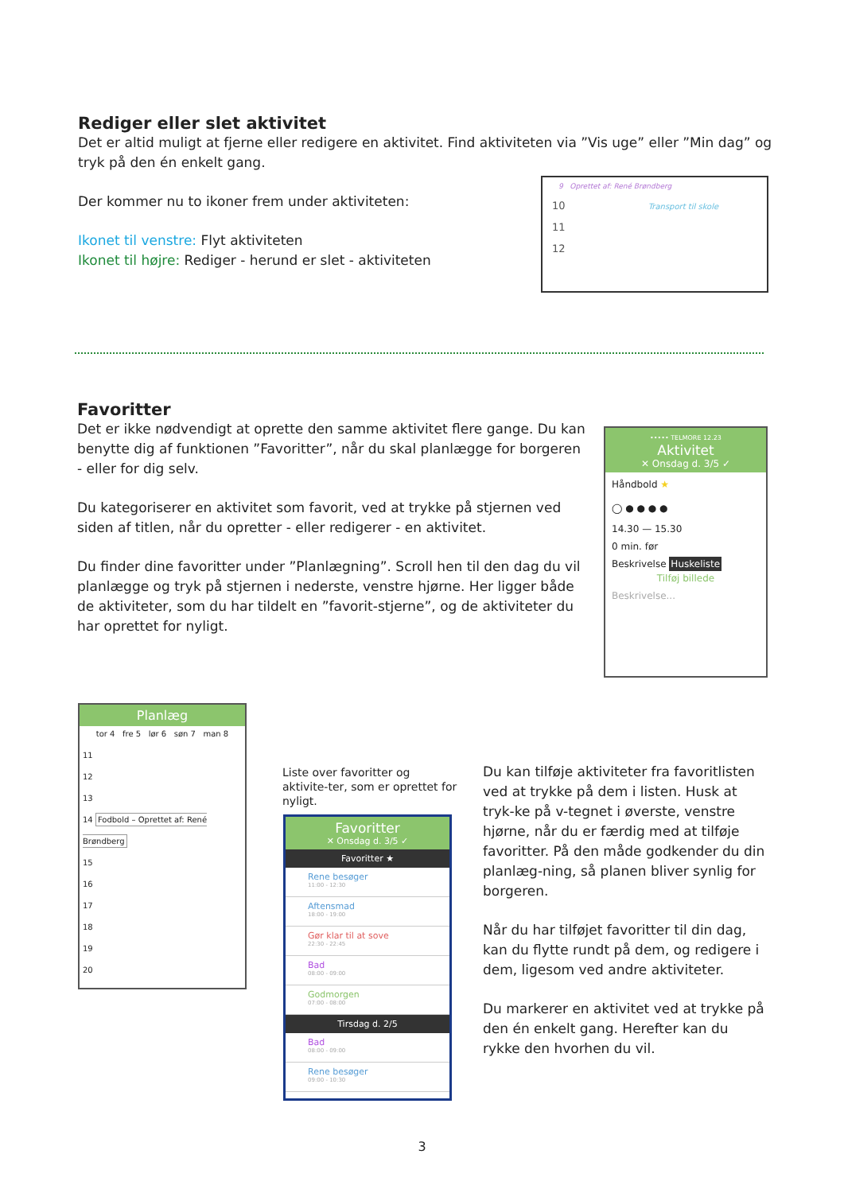Rediger eller slet aktivitet
Det er altid muligt at fjerne eller redigere en aktivitet. Find aktiviteten via ”Vis uge” eller ”Min dag” og tryk på den én enkelt gang.
Der kommer nu to ikoner frem under aktiviteten:
Ikonet til venstre: Flyt aktiviteten
Ikonet til højre: Rediger - herund er slet - aktiviteten
9 Oprettet af: René Brøndberg
10 Transport til skole
11
12
Favoritter
Det er ikke nødvendigt at oprette den samme aktivitet flere gange. Du kan benytte dig af funktionen ”Favoritter”, når du skal planlægge for borgeren - eller for dig selv.
Du kategoriserer en aktivitet som favorit, ved at trykke på stjernen ved siden af titlen, når du opretter - eller redigerer - en aktivitet.
Du finder dine favoritter under ”Planlægning”. Scroll hen til den dag du vil planlægge og tryk på stjernen i nederste, venstre hjørne. Her ligger både de aktiviteter, som du har tildelt en ”favorit-stjerne”, og de aktiviteter du har oprettet for nyligt.
••••• TELMORE 12.23
Aktivitet
✕ Onsdag d. 3/5 ✓
Håndbold ★
◯ ● ● ● ●
14.30 — 15.30
0 min. før
Beskrivelse Huskeliste
Tilføj billede
Beskrivelse...
Planlæg
tor 4 fre 5 lør 6 søn 7 man 8
11
12
13
14 Fodbold – Oprettet af: René Brøndberg
15
16
17
18
19
20
Liste over favoritter og aktivite-ter, som er oprettet for nyligt.
Favoritter
✕ Onsdag d. 3/5 ✓
Favoritter ★
Rene besøger
11:00 - 12:30
Aftensmad
18:00 - 19:00
Gør klar til at sove
22:30 - 22:45
Bad
08:00 - 09:00
Godmorgen
07:00 - 08:00
Tirsdag d. 2/5
Bad
08:00 - 09:00
Rene besøger
09:00 - 10:30
Du kan tilføje aktiviteter fra favoritlisten ved at trykke på dem i listen. Husk at tryk-ke på v-tegnet i øverste, venstre hjørne, når du er færdig med at tilføje favoritter. På den måde godkender du din planlæg-ning, så planen bliver synlig for borgeren.
Når du har tilføjet favoritter til din dag, kan du flytte rundt på dem, og redigere i dem, ligesom ved andre aktiviteter.
Du markerer en aktivitet ved at trykke på den én enkelt gang. Herefter kan du rykke den hvorhen du vil.
3